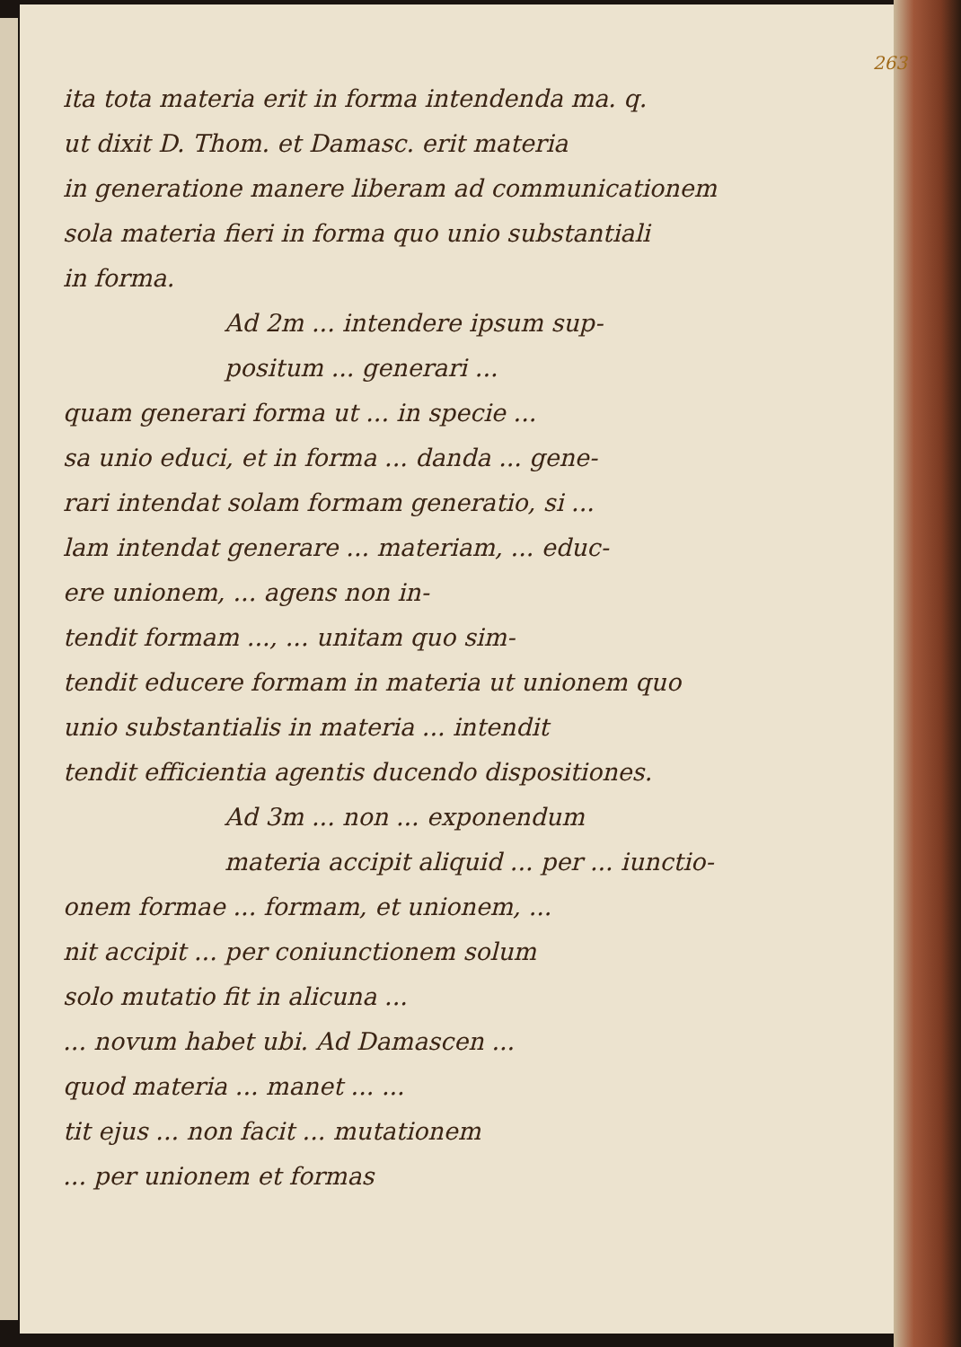263
ita tota materia erit in forma intendenda ma. q.
ut dixit D. Thom. et Damasc. erit materia
in generatione manere liberam ad communicationem
sola materia fieri in forma quo unio substantiali
in forma.
Ad 2m ... intendere ipsum sup-
positum ... generari ...
quam generari forma ut ... in specie ...
sa unio educi, et in forma ... danda ... gene-
rari intendat solam formam generatio, si ...
lam intendat generare ... materiam, ... educ-
ere unionem, ... agens non in-
tendit formam ..., ... unitam quo sim-
tendit educere formam in materia ut unionem quo
unio substantialis in materia ... intendit
tendit efficientia agentis ducendo dispositiones.
Ad 3m ... non ... exponendum
materia accipit aliquid ... per ... iunctio-
onem formae ... formam, et unionem, ...
nit accipit ... per coniunctionem solum
solo mutatio fit in alicuna ...
... novum habet ubi. Ad Damascen ...
quod materia ... manet ... ...
tit ejus ... non facit ... mutationem
... per unionem et formas